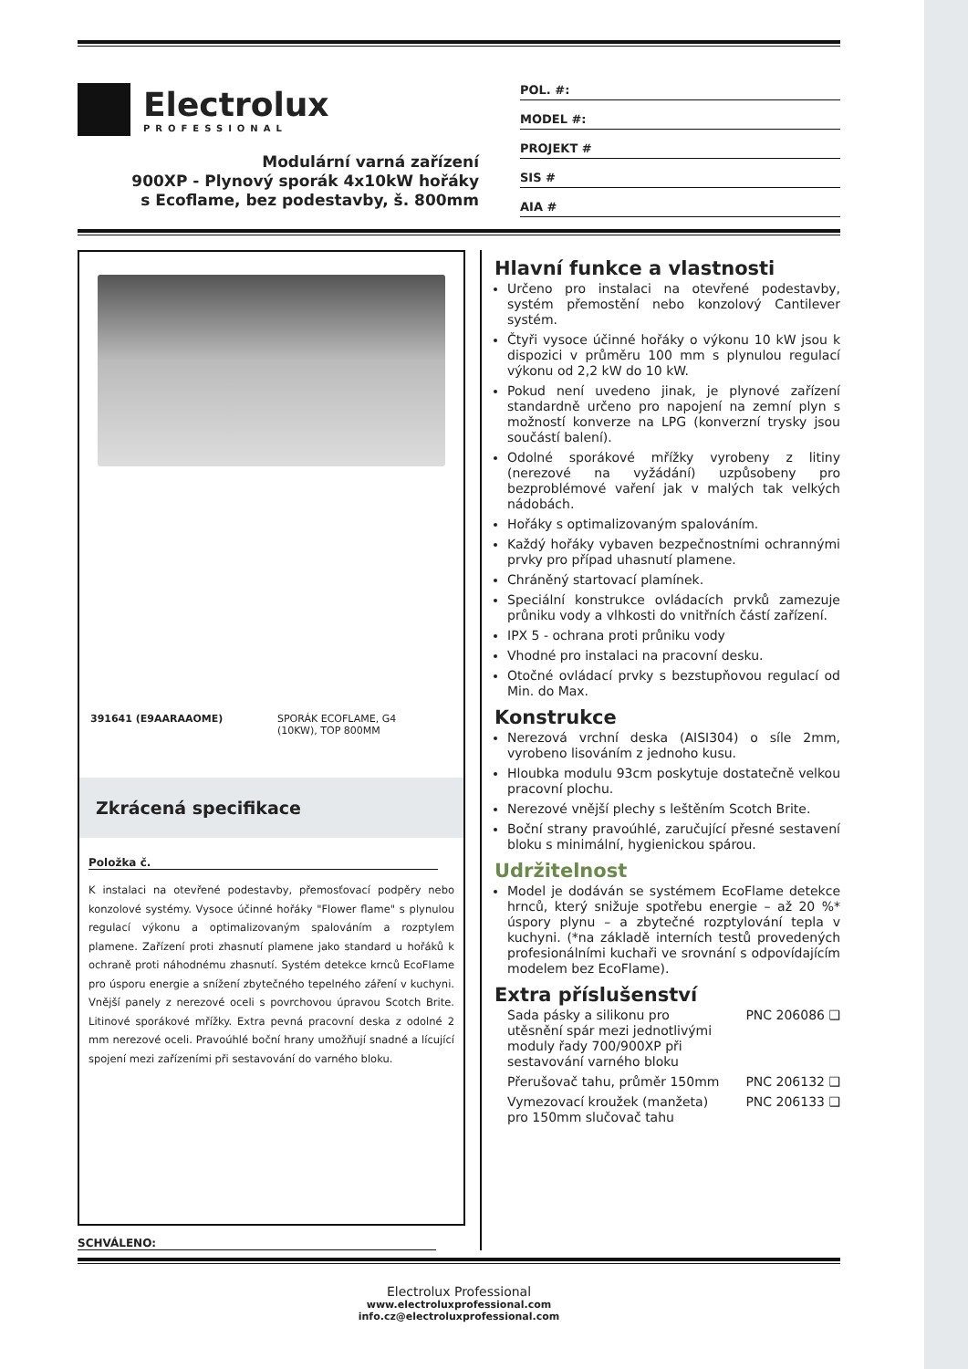Electrolux
PROFESSIONAL
Modulární varná zařízení
900XP - Plynový sporák 4x10kW hořáky
s Ecoflame, bez podestavby, š. 800mm
POL. #:
MODEL #:
PROJEKT #
SIS #
AIA #
391641 (E9AARAAOME) SPORÁK ECOFLAME, G4
(10KW), TOP 800MM
Zkrácená specifikace
Položka č.
K instalaci na otevřené podestavby, přemosťovací podpěry nebo konzolové systémy. Vysoce účinné hořáky "Flower flame" s plynulou regulací výkonu a optimalizovaným spalováním a rozptylem plamene. Zařízení proti zhasnutí plamene jako standard u hořáků k ochraně proti náhodnému zhasnutí. Systém detekce krnců EcoFlame pro úsporu energie a snížení zbytečného tepelného záření v kuchyni. Vnější panely z nerezové oceli s povrchovou úpravou Scotch Brite. Litinové sporákové mřížky. Extra pevná pracovní deska z odolné 2 mm nerezové oceli. Pravoúhlé boční hrany umožňují snadné a lícující spojení mezi zařízeními při sestavování do varného bloku.
SCHVÁLENO:
Hlavní funkce a vlastnosti
Určeno pro instalaci na otevřené podestavby, systém přemostění nebo konzolový Cantilever systém.
Čtyři vysoce účinné hořáky o výkonu 10 kW jsou k dispozici v průměru 100 mm s plynulou regulací výkonu od 2,2 kW do 10 kW.
Pokud není uvedeno jinak, je plynové zařízení standardně určeno pro napojení na zemní plyn s možností konverze na LPG (konverzní trysky jsou součástí balení).
Odolné sporákové mřížky vyrobeny z litiny (nerezové na vyžádání) uzpůsobeny pro bezproblémové vaření jak v malých tak velkých nádobách.
Hořáky s optimalizovaným spalováním.
Každý hořáky vybaven bezpečnostními ochrannými prvky pro případ uhasnutí plamene.
Chráněný startovací plamínek.
Speciální konstrukce ovládacích prvků zamezuje průniku vody a vlhkosti do vnitřních částí zařízení.
IPX 5 - ochrana proti průniku vody
Vhodné pro instalaci na pracovní desku.
Otočné ovládací prvky s bezstupňovou regulací od Min. do Max.
Konstrukce
Nerezová vrchní deska (AISI304) o síle 2mm, vyrobeno lisováním z jednoho kusu.
Hloubka modulu 93cm poskytuje dostatečně velkou pracovní plochu.
Nerezové vnější plechy s leštěním Scotch Brite.
Boční strany pravoúhlé, zaručující přesné sestavení bloku s minimální, hygienickou spárou.
Udržitelnost
Model je dodáván se systémem EcoFlame detekce hrnců, který snižuje spotřebu energie – až 20 %* úspory plynu – a zbytečné rozptylování tepla v kuchyni. (*na základě interních testů provedených profesionálními kuchaři ve srovnání s odpovídajícím modelem bez EcoFlame).
Extra příslušenství
Sada pásky a silikonu pro utěsnění spár mezi jednotlivými moduly řady 700/900XP při sestavování varného bloku PNC 206086 ❑
Přerušovač tahu, průměr 150mm PNC 206132 ❑
Vymezovací kroužek (manžeta) pro 150mm slučovač tahu PNC 206133 ❑
Electrolux Professional
www.electroluxprofessional.com
info.cz@electroluxprofessional.com